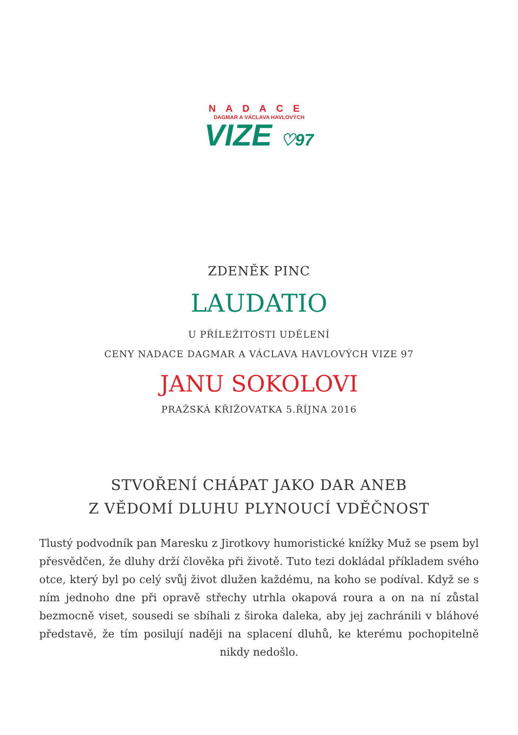NADACE
DAGMAR A VÁCLAVA HAVLOVÝCH
VIZE ♡97
ZDENĚK PINC
LAUDATIO
U PŘÍLEŽITOSTI UDĚLENÍ
CENY NADACE DAGMAR A VÁCLAVA HAVLOVÝCH VIZE 97
JANU SOKOLOVI
PRAŽSKÁ KŘIŽOVATKA 5.ŘÍJNA 2016
STVOŘENÍ CHÁPAT JAKO DAR ANEB
Z VĚDOMÍ DLUHU PLYNOUCÍ VDĚČNOST
Tlustý podvodník pan Maresku z Jirotkovy humoristické knížky Muž se psem byl přesvědčen, že dluhy drží člověka při životě. Tuto tezi dokládal příkladem svého otce, který byl po celý svůj život dlužen každému, na koho se podíval. Když se s ním jednoho dne při opravě střechy utrhla okapová roura a on na ní zůstal bezmocně viset, sousedi se sbíhali z široka daleka, aby jej zachránili v bláhové představě, že tím posilují naději na splacení dluhů, ke kterému pochopitelně nikdy nedošlo.